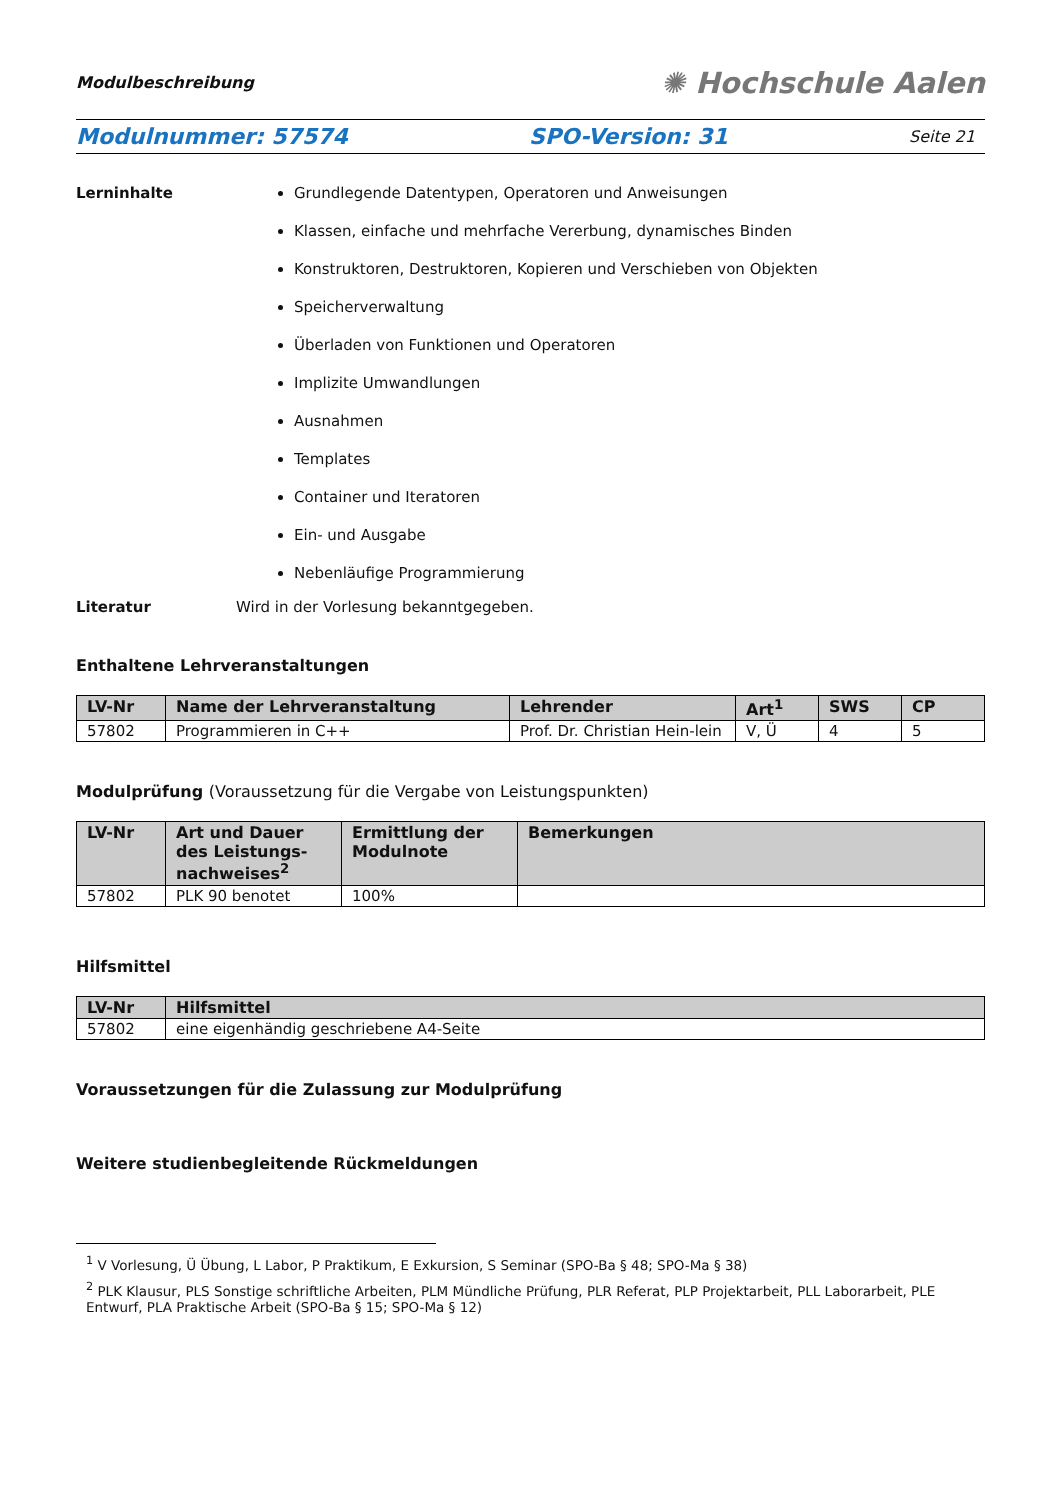Modulbeschreibung ✺ Hochschule Aalen
Modulnummer: 57574 SPO-Version: 31 Seite 21
Lerninhalte Grundlegende Datentypen, Operatoren und Anweisungen
Klassen, einfache und mehrfache Vererbung, dynamisches Binden
Konstruktoren, Destruktoren, Kopieren und Verschieben von Objekten
Speicherverwaltung
Überladen von Funktionen und Operatoren
Implizite Umwandlungen
Ausnahmen
Templates
Container und Iteratoren
Ein- und Ausgabe
Nebenläufige Programmierung
Literatur Wird in der Vorlesung bekanntgegeben.
Enthaltene Lehrveranstaltungen
| LV-Nr | Name der Lehrveranstaltung | Lehrender | Art<sup>1</sup> | SWS | CP |
| --- | --- | --- | --- | --- | --- |
| 57802 | Programmieren in C++ | Prof. Dr. Christian Hein-lein | V, Ü | 4 | 5 |
Modulprüfung (Voraussetzung für die Vergabe von Leistungspunkten)
| LV-Nr | Art und Dauer des Leistungs-nachweises<sup>2</sup> | Ermittlung der Modulnote | Bemerkungen |
| --- | --- | --- | --- |
| 57802 | PLK 90 benotet | 100% | |
Hilfsmittel
| LV-Nr | Hilfsmittel |
| --- | --- |
| 57802 | eine eigenhändig geschriebene A4-Seite |
Voraussetzungen für die Zulassung zur Modulprüfung
Weitere studienbegleitende Rückmeldungen
<sup>1</sup> V Vorlesung, Ü Übung, L Labor, P Praktikum, E Exkursion, S Seminar (SPO-Ba § 48; SPO-Ma § 38)
<sup>2</sup> PLK Klausur, PLS Sonstige schriftliche Arbeiten, PLM Mündliche Prüfung, PLR Referat, PLP Projektarbeit, PLL Laborarbeit, PLE Entwurf, PLA Praktische Arbeit (SPO-Ba § 15; SPO-Ma § 12)